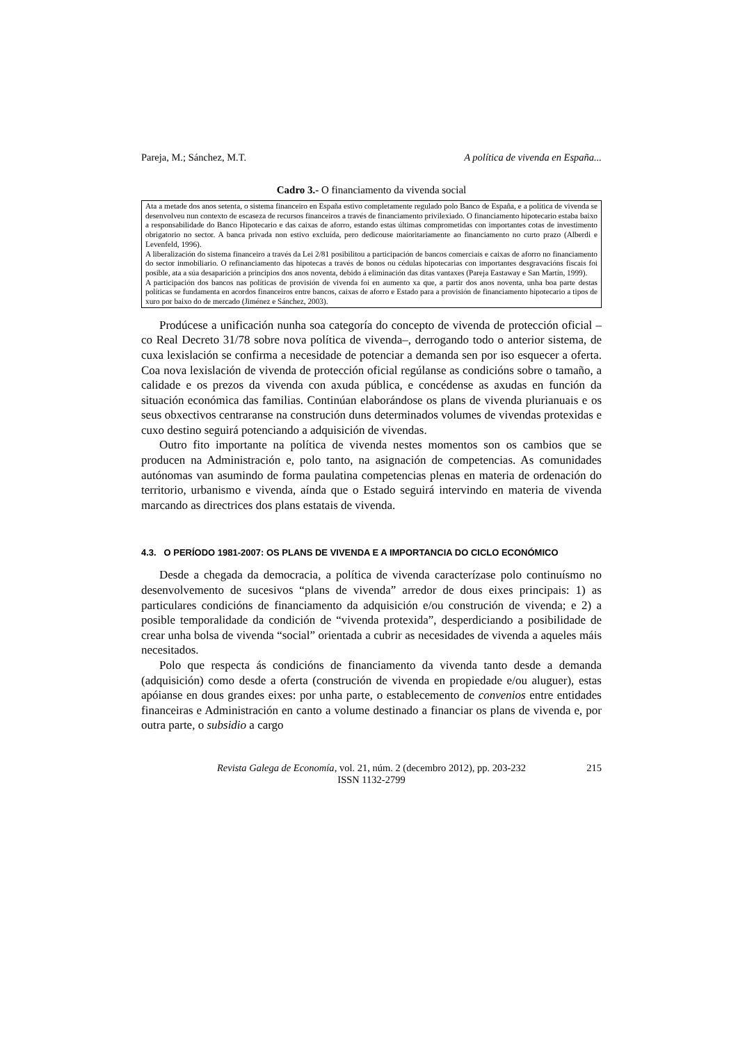Pareja, M.; Sánchez, M.T. A política de vivenda en España...
Cadro 3.- O financiamento da vivenda social
Ata a metade dos anos setenta, o sistema financeiro en España estivo completamente regulado polo Banco de España, e a política de vivenda se desenvolveu nun contexto de escaseza de recursos financeiros a través de financiamento privilexiado. O financiamento hipotecario estaba baixo a responsabilidade do Banco Hipotecario e das caixas de aforro, estando estas últimas comprometidas con importantes cotas de investimento obrigatorio no sector. A banca privada non estivo excluída, pero dedicouse maioritariamente ao financiamento no curto prazo (Alberdi e Levenfeld, 1996).
A liberalización do sistema financeiro a través da Lei 2/81 posibilitou a participación de bancos comerciais e caixas de aforro no financiamento do sector inmobiliario. O refinanciamento das hipotecas a través de bonos ou cédulas hipotecarias con importantes desgravacións fiscais foi posible, ata a súa desaparición a principios dos anos noventa, debido á eliminación das ditas vantaxes (Pareja Eastaway e San Martín, 1999).
A participación dos bancos nas políticas de provisión de vivenda foi en aumento xa que, a partir dos anos noventa, unha boa parte destas políticas se fundamenta en acordos financeiros entre bancos, caixas de aforro e Estado para a provisión de financiamento hipotecario a tipos de xuro por baixo do de mercado (Jiménez e Sánchez, 2003).
Prodúcese a unificación nunha soa categoría do concepto de vivenda de protección oficial –co Real Decreto 31/78 sobre nova política de vivenda–, derrogando todo o anterior sistema, de cuxa lexislación se confirma a necesidade de potenciar a demanda sen por iso esquecer a oferta. Coa nova lexislación de vivenda de protección oficial regúlanse as condicións sobre o tamaño, a calidade e os prezos da vivenda con axuda pública, e concédense as axudas en función da situación económica das familias. Continúan elaborándose os plans de vivenda plurianuais e os seus obxectivos centraranse na construción duns determinados volumes de vivendas protexidas e cuxo destino seguirá potenciando a adquisición de vivendas.
Outro fito importante na política de vivenda nestes momentos son os cambios que se producen na Administración e, polo tanto, na asignación de competencias. As comunidades autónomas van asumindo de forma paulatina competencias plenas en materia de ordenación do territorio, urbanismo e vivenda, aínda que o Estado seguirá intervindo en materia de vivenda marcando as directrices dos plans estatais de vivenda.
4.3. O PERÍODO 1981-2007: OS PLANS DE VIVENDA E A IMPORTANCIA DO CICLO ECONÓMICO
Desde a chegada da democracia, a política de vivenda caracterízase polo continuísmo no desenvolvemento de sucesivos “plans de vivenda” arredor de dous eixes principais: 1) as particulares condicións de financiamento da adquisición e/ou construción de vivenda; e 2) a posible temporalidade da condición de “vivenda protexida”, desperdiciando a posibilidade de crear unha bolsa de vivenda “social” orientada a cubrir as necesidades de vivenda a aqueles máis necesitados.
Polo que respecta ás condicións de financiamento da vivenda tanto desde a demanda (adquisición) como desde a oferta (construción de vivenda en propiedade e/ou aluguer), estas apóianse en dous grandes eixes: por unha parte, o establecemento de convenios entre entidades financeiras e Administración en canto a volume destinado a financiar os plans de vivenda e, por outra parte, o subsidio a cargo
Revista Galega de Economía, vol. 21, núm. 2 (decembro 2012), pp. 203-232
ISSN 1132-2799
215